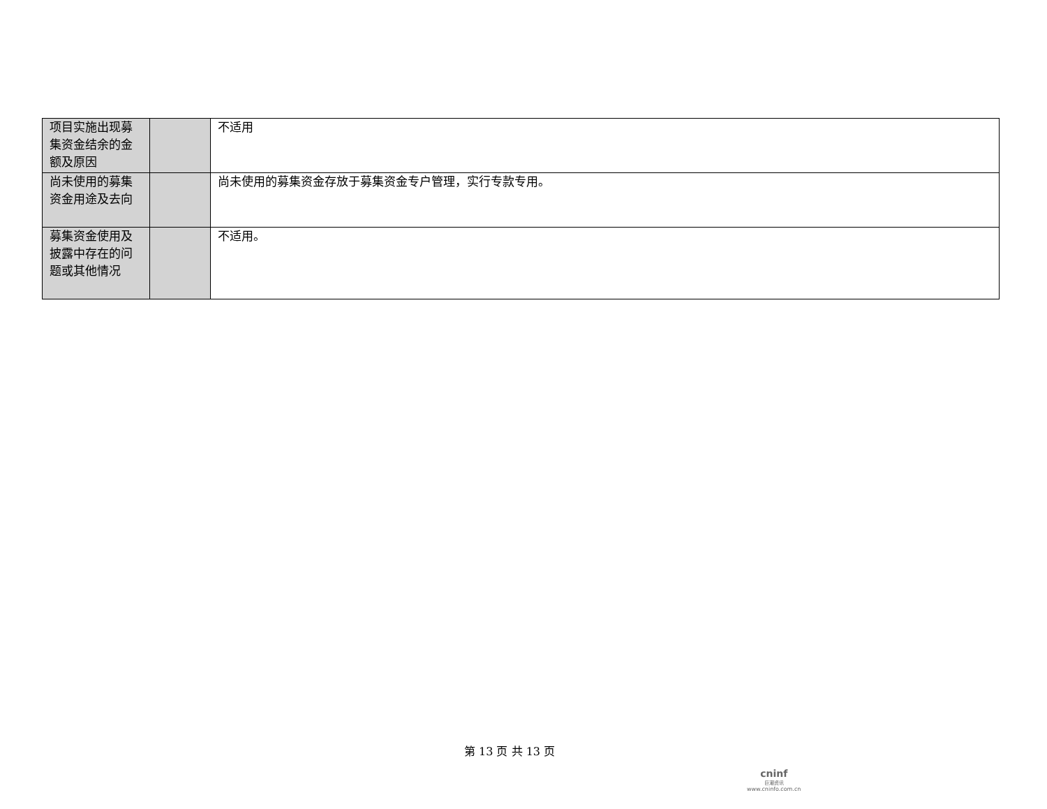| 项目实施出现募集资金结余的金额及原因 | | 不适用 |
| 尚未使用的募集资金用途及去向 | | 尚未使用的募集资金存放于募集资金专户管理，实行专款专用。 |
| 募集资金使用及披露中存在的问题或其他情况 | | 不适用。 |
第 13 页 共 13 页
cninf
巨潮资讯
www.cninfo.com.cn